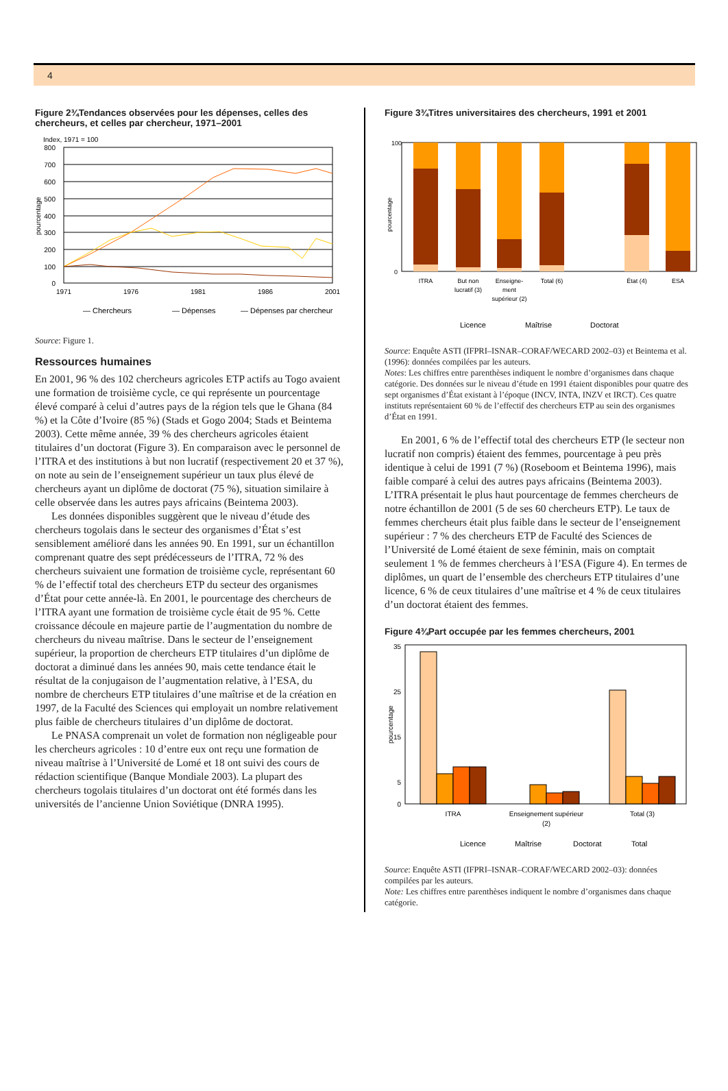4
Figure 2¾Tendances observées pour les dépenses, celles des chercheurs, et celles par chercheur, 1971–2001
Index, 1971 = 100
800
700
600
500
400
300
200
100
0
pourcentage
1971
1976
1981
1986
2001
— Chercheurs
— Dépenses
— Dépenses par chercheur
Source: Figure 1.
Ressources humaines
En 2001, 96 % des 102 chercheurs agricoles ETP actifs au Togo avaient une formation de troisième cycle, ce qui représente un pourcentage élevé comparé à celui d’autres pays de la région tels que le Ghana (84 %) et la Côte d’Ivoire (85 %) (Stads et Gogo 2004; Stads et Beintema 2003). Cette même année, 39 % des chercheurs agricoles étaient titulaires d’un doctorat (Figure 3). En comparaison avec le personnel de l’ITRA et des institutions à but non lucratif (respectivement 20 et 37 %), on note au sein de l’enseignement supérieur un taux plus élevé de chercheurs ayant un diplôme de doctorat (75 %), situation similaire à celle observée dans les autres pays africains (Beintema 2003).
Les données disponibles suggèrent que le niveau d’étude des chercheurs togolais dans le secteur des organismes d’État s’est sensiblement amélioré dans les années 90. En 1991, sur un échantillon comprenant quatre des sept prédécesseurs de l’ITRA, 72 % des chercheurs suivaient une formation de troisième cycle, représentant 60 % de l’effectif total des chercheurs ETP du secteur des organismes d’État pour cette année-là. En 2001, le pourcentage des chercheurs de l’ITRA ayant une formation de troisième cycle était de 95 %. Cette croissance découle en majeure partie de l’augmentation du nombre de chercheurs du niveau maîtrise. Dans le secteur de l’enseignement supérieur, la proportion de chercheurs ETP titulaires d’un diplôme de doctorat a diminué dans les années 90, mais cette tendance était le résultat de la conjugaison de l’augmentation relative, à l’ESA, du nombre de chercheurs ETP titulaires d’une maîtrise et de la création en 1997, de la Faculté des Sciences qui employait un nombre relativement plus faible de chercheurs titulaires d’un diplôme de doctorat.
Le PNASA comprenait un volet de formation non négligeable pour les chercheurs agricoles : 10 d’entre eux ont reçu une formation de niveau maîtrise à l’Université de Lomé et 18 ont suivi des cours de rédaction scientifique (Banque Mondiale 2003). La plupart des chercheurs togolais titulaires d’un doctorat ont été formés dans les universités de l’ancienne Union Soviétique (DNRA 1995).
Figure 3¾Titres universitaires des chercheurs, 1991 et 2001
pourcentage
100
0
ITRA
But non
lucratif (3)
Enseigne-
ment
supérieur (2)
Total (6)
État (4)
ESA
Licence
Maîtrise
Doctorat
Source: Enquête ASTI (IFPRI–ISNAR–CORAF/WECARD 2002–03) et Beintema et al. (1996): données compilées par les auteurs.
Notes: Les chiffres entre parenthèses indiquent le nombre d’organismes dans chaque catégorie. Des données sur le niveau d’étude en 1991 étaient disponibles pour quatre des sept organismes d’État existant à l’époque (INCV, INTA, INZV et IRCT). Ces quatre instituts représentaient 60 % de l’effectif des chercheurs ETP au sein des organismes d’État en 1991.
En 2001, 6 % de l’effectif total des chercheurs ETP (le secteur non lucratif non compris) étaient des femmes, pourcentage à peu près identique à celui de 1991 (7 %) (Roseboom et Beintema 1996), mais faible comparé à celui des autres pays africains (Beintema 2003). L’ITRA présentait le plus haut pourcentage de femmes chercheurs de notre échantillon de 2001 (5 de ses 60 chercheurs ETP). Le taux de femmes chercheurs était plus faible dans le secteur de l’enseignement supérieur : 7 % des chercheurs ETP de Faculté des Sciences de l’Université de Lomé étaient de sexe féminin, mais on comptait seulement 1 % de femmes chercheurs à l’ESA (Figure 4). En termes de diplômes, un quart de l’ensemble des chercheurs ETP titulaires d’une licence, 6 % de ceux titulaires d’une maîtrise et 4 % de ceux titulaires d’un doctorat étaient des femmes.
Figure 4¾Part occupée par les femmes chercheurs, 2001
pourcentage
35
25
15
5
0
ITRA
Enseignement supérieur
(2)
Total (3)
Licence
Maîtrise
Doctorat
Total
Source: Enquête ASTI (IFPRI–ISNAR–CORAF/WECARD 2002–03): données compilées par les auteurs.
Note: Les chiffres entre parenthèses indiquent le nombre d’organismes dans chaque catégorie.